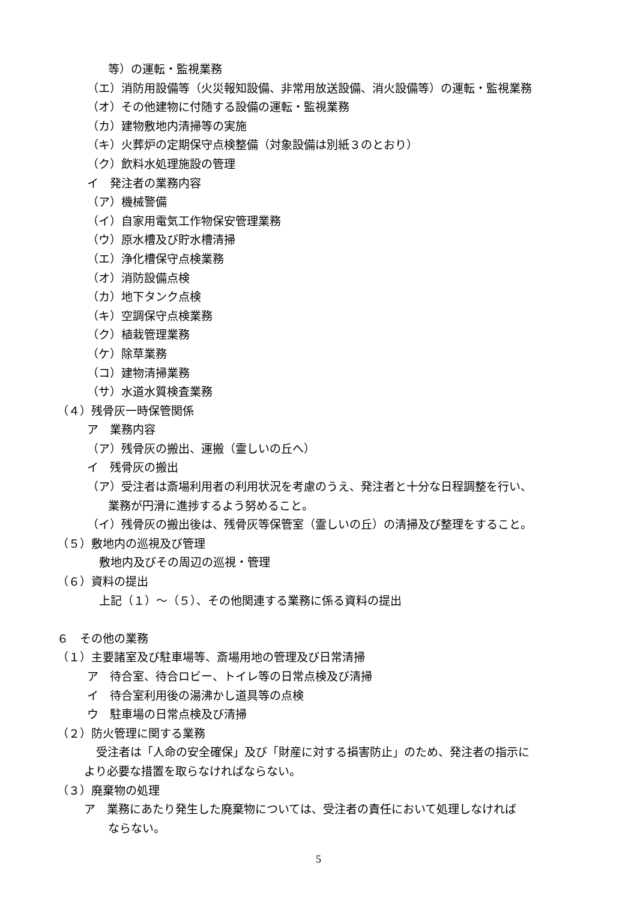等）の運転・監視業務
（エ）消防用設備等（火災報知設備、非常用放送設備、消火設備等）の運転・監視業務
（オ）その他建物に付随する設備の運転・監視業務
（カ）建物敷地内清掃等の実施
（キ）火葬炉の定期保守点検整備（対象設備は別紙３のとおり）
（ク）飲料水処理施設の管理
イ　発注者の業務内容
（ア）機械警備
（イ）自家用電気工作物保安管理業務
（ウ）原水槽及び貯水槽清掃
（エ）浄化槽保守点検業務
（オ）消防設備点検
（カ）地下タンク点検
（キ）空調保守点検業務
（ク）植栽管理業務
（ケ）除草業務
（コ）建物清掃業務
（サ）水道水質検査業務
（４）残骨灰一時保管関係
ア　業務内容
（ア）残骨灰の搬出、運搬（霊しいの丘へ）
イ　残骨灰の搬出
（ア）受注者は斎場利用者の利用状況を考慮のうえ、発注者と十分な日程調整を行い、
業務が円滑に進捗するよう努めること。
（イ）残骨灰の搬出後は、残骨灰等保管室（霊しいの丘）の清掃及び整理をすること。
（５）敷地内の巡視及び管理
敷地内及びその周辺の巡視・管理
（６）資料の提出
上記（１）～（５）、その他関連する業務に係る資料の提出
６　その他の業務
（１）主要諸室及び駐車場等、斎場用地の管理及び日常清掃
ア　待合室、待合ロビー、トイレ等の日常点検及び清掃
イ　待合室利用後の湯沸かし道具等の点検
ウ　駐車場の日常点検及び清掃
（２）防火管理に関する業務
受注者は「人命の安全確保」及び「財産に対する損害防止」のため、発注者の指示に
より必要な措置を取らなければならない。
（３）廃棄物の処理
ア　業務にあたり発生した廃棄物については、受注者の責任において処理しなければ
ならない。
5